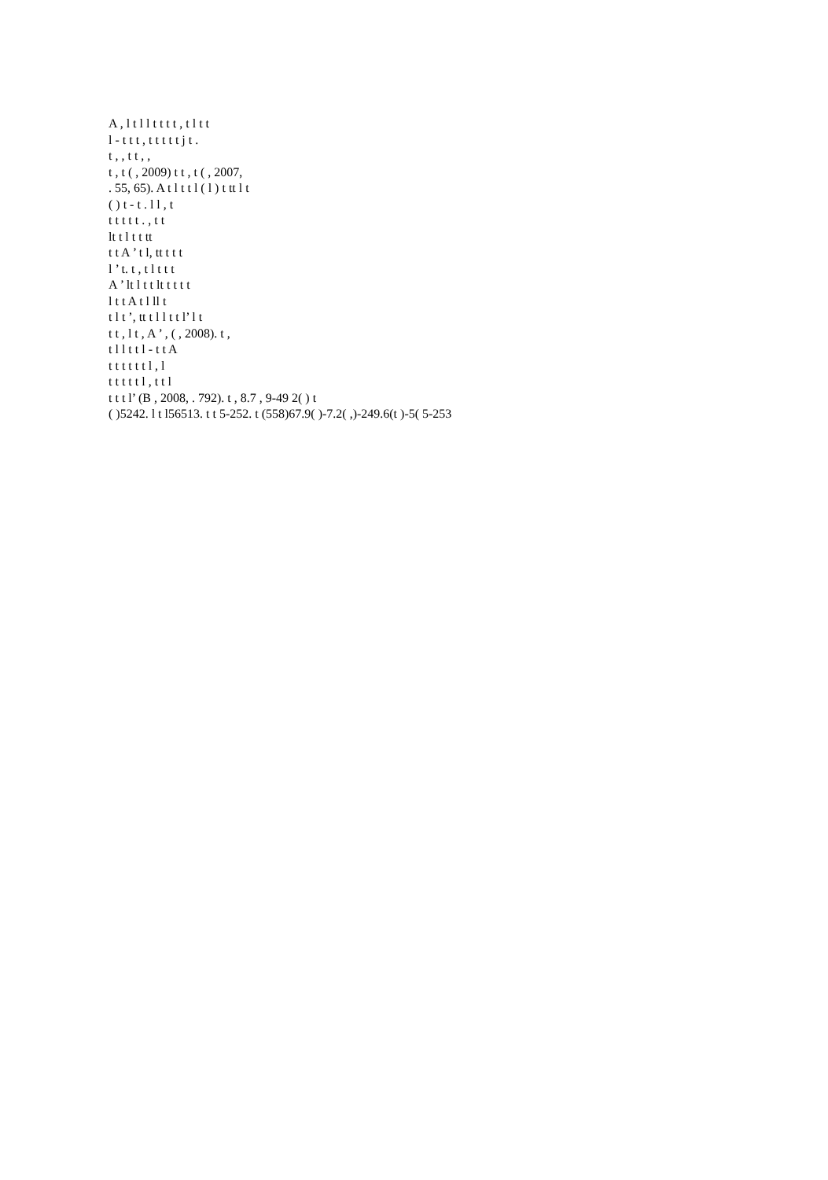A , l t l l t t t t , t l t t
l - t t t , t t t t t j t .
t , , t t , ,
t , t ( , 2009) t t , t ( , 2007,
. 55, 65). A t l t t l ( l ) t tt l t
( ) t - t . l l , t
t t t t t . , t t
lt t l t t tt
t t A ’ t l, tt t t t
l ’ t. t , t l t t t
A ’ lt l t t lt t t t t
l t t A t l ll t
t l t ’, tt t l l t t l’ l t
t t , l t , A ’ , ( , 2008). t ,
t l l t t l - t t A
t t t t t t l , l
t t t t t l , t t l
t t t l’ (B , 2008, . 792). t , 8.7 , 9-49 2( ) t
( )5242. l t l56513. t t 5-252. t (558)67.9( )-7.2( ,)-249.6(t )-5( 5-253